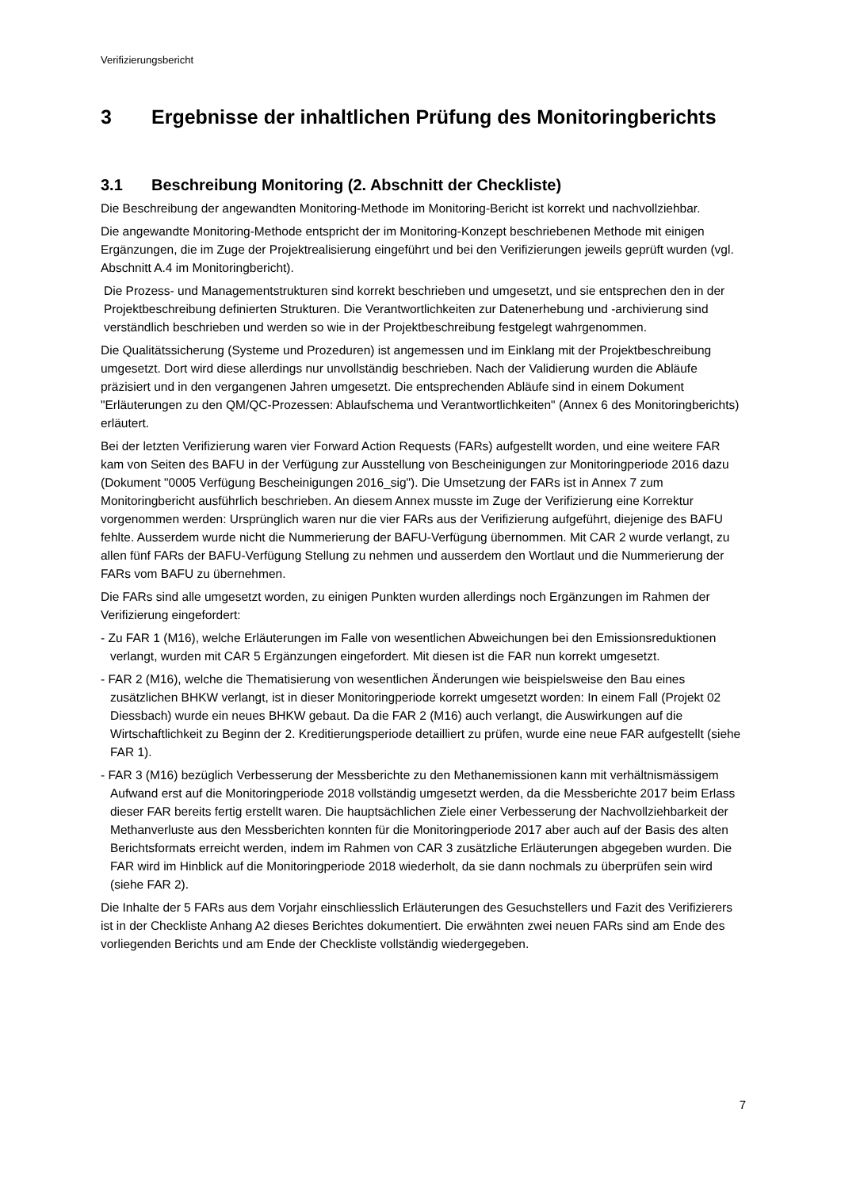Verifizierungsbericht
3 Ergebnisse der inhaltlichen Prüfung des Monitoringberichts
3.1 Beschreibung Monitoring (2. Abschnitt der Checkliste)
Die Beschreibung der angewandten Monitoring-Methode im Monitoring-Bericht ist korrekt und nachvollziehbar.
Die angewandte Monitoring-Methode entspricht der im Monitoring-Konzept beschriebenen Methode mit einigen Ergänzungen, die im Zuge der Projektrealisierung eingeführt und bei den Verifizierungen jeweils geprüft wurden (vgl. Abschnitt A.4 im Monitoringbericht).
Die Prozess- und Managementstrukturen sind korrekt beschrieben und umgesetzt, und sie entsprechen den in der Projektbeschreibung definierten Strukturen. Die Verantwortlichkeiten zur Datenerhebung und -archivierung sind verständlich beschrieben und werden so wie in der Projektbeschreibung festgelegt wahrgenommen.
Die Qualitätssicherung (Systeme und Prozeduren) ist angemessen und im Einklang mit der Projektbeschreibung umgesetzt. Dort wird diese allerdings nur unvollständig beschrieben. Nach der Validierung wurden die Abläufe präzisiert und in den vergangenen Jahren umgesetzt. Die entsprechenden Abläufe sind in einem Dokument "Erläuterungen zu den QM/QC-Prozessen: Ablaufschema und Verantwortlichkeiten" (Annex 6 des Monitoringberichts) erläutert.
Bei der letzten Verifizierung waren vier Forward Action Requests (FARs) aufgestellt worden, und eine weitere FAR kam von Seiten des BAFU in der Verfügung zur Ausstellung von Bescheinigungen zur Monitoringperiode 2016 dazu (Dokument "0005 Verfügung Bescheinigungen 2016_sig"). Die Umsetzung der FARs ist in Annex 7 zum Monitoringbericht ausführlich beschrieben. An diesem Annex musste im Zuge der Verifizierung eine Korrektur vorgenommen werden: Ursprünglich waren nur die vier FARs aus der Verifizierung aufgeführt, diejenige des BAFU fehlte. Ausserdem wurde nicht die Nummerierung der BAFU-Verfügung übernommen. Mit CAR 2 wurde verlangt, zu allen fünf FARs der BAFU-Verfügung Stellung zu nehmen und ausserdem den Wortlaut und die Nummerierung der FARs vom BAFU zu übernehmen.
Die FARs sind alle umgesetzt worden, zu einigen Punkten wurden allerdings noch Ergänzungen im Rahmen der Verifizierung eingefordert:
- Zu FAR 1 (M16), welche Erläuterungen im Falle von wesentlichen Abweichungen bei den Emissionsreduktionen verlangt, wurden mit CAR 5 Ergänzungen eingefordert. Mit diesen ist die FAR nun korrekt umgesetzt.
- FAR 2 (M16), welche die Thematisierung von wesentlichen Änderungen wie beispielsweise den Bau eines zusätzlichen BHKW verlangt, ist in dieser Monitoringperiode korrekt umgesetzt worden: In einem Fall (Projekt 02 Diessbach) wurde ein neues BHKW gebaut. Da die FAR 2 (M16) auch verlangt, die Auswirkungen auf die Wirtschaftlichkeit zu Beginn der 2. Kreditierungsperiode detailliert zu prüfen, wurde eine neue FAR aufgestellt (siehe FAR 1).
- FAR 3 (M16) bezüglich Verbesserung der Messberichte zu den Methanemissionen kann mit verhältnismässigem Aufwand erst auf die Monitoringperiode 2018 vollständig umgesetzt werden, da die Messberichte 2017 beim Erlass dieser FAR bereits fertig erstellt waren. Die hauptsächlichen Ziele einer Verbesserung der Nachvollziehbarkeit der Methanverluste aus den Messberichten konnten für die Monitoringperiode 2017 aber auch auf der Basis des alten Berichtsformats erreicht werden, indem im Rahmen von CAR 3 zusätzliche Erläuterungen abgegeben wurden. Die FAR wird im Hinblick auf die Monitoringperiode 2018 wiederholt, da sie dann nochmals zu überprüfen sein wird (siehe FAR 2).
Die Inhalte der 5 FARs aus dem Vorjahr einschliesslich Erläuterungen des Gesuchstellers und Fazit des Verifizierers ist in der Checkliste Anhang A2 dieses Berichtes dokumentiert. Die erwähnten zwei neuen FARs sind am Ende des vorliegenden Berichts und am Ende der Checkliste vollständig wiedergegeben.
7